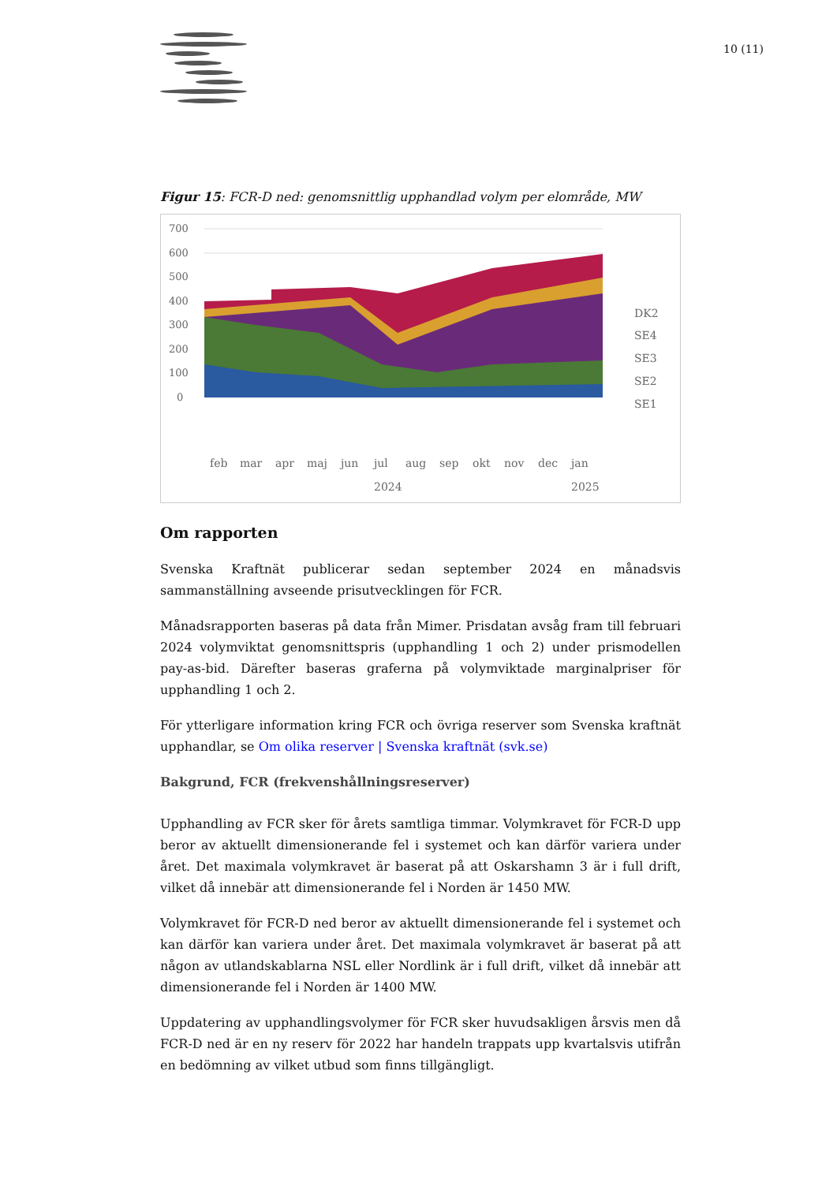10 (11)
Figur 15: FCR-D ned: genomsnittlig upphandlad volym per elområde, MW
700
600
500
400
300
200
100
0
DK2
SE4
SE3
SE2
SE1
feb
mar
apr
maj
jun
jul
aug
sep
okt
nov
dec
jan
2024
2025
Om rapporten
Svenska Kraftnät publicerar sedan september 2024 en månadsvis sammanställning avseende prisutvecklingen för FCR.
Månadsrapporten baseras på data från Mimer. Prisdatan avsåg fram till februari 2024 volymviktat genomsnittspris (upphandling 1 och 2) under prismodellen pay-as-bid. Därefter baseras graferna på volymviktade marginalpriser för upphandling 1 och 2.
För ytterligare information kring FCR och övriga reserver som Svenska kraftnät upphandlar, se Om olika reserver | Svenska kraftnät (svk.se)
Bakgrund, FCR (frekvenshållningsreserver)
Upphandling av FCR sker för årets samtliga timmar. Volymkravet för FCR-D upp beror av aktuellt dimensionerande fel i systemet och kan därför variera under året. Det maximala volymkravet är baserat på att Oskarshamn 3 är i full drift, vilket då innebär att dimensionerande fel i Norden är 1450 MW.
Volymkravet för FCR-D ned beror av aktuellt dimensionerande fel i systemet och kan därför kan variera under året. Det maximala volymkravet är baserat på att någon av utlandskablarna NSL eller Nordlink är i full drift, vilket då innebär att dimensionerande fel i Norden är 1400 MW.
Uppdatering av upphandlingsvolymer för FCR sker huvudsakligen årsvis men då FCR-D ned är en ny reserv för 2022 har handeln trappats upp kvartalsvis utifrån en bedömning av vilket utbud som finns tillgängligt.